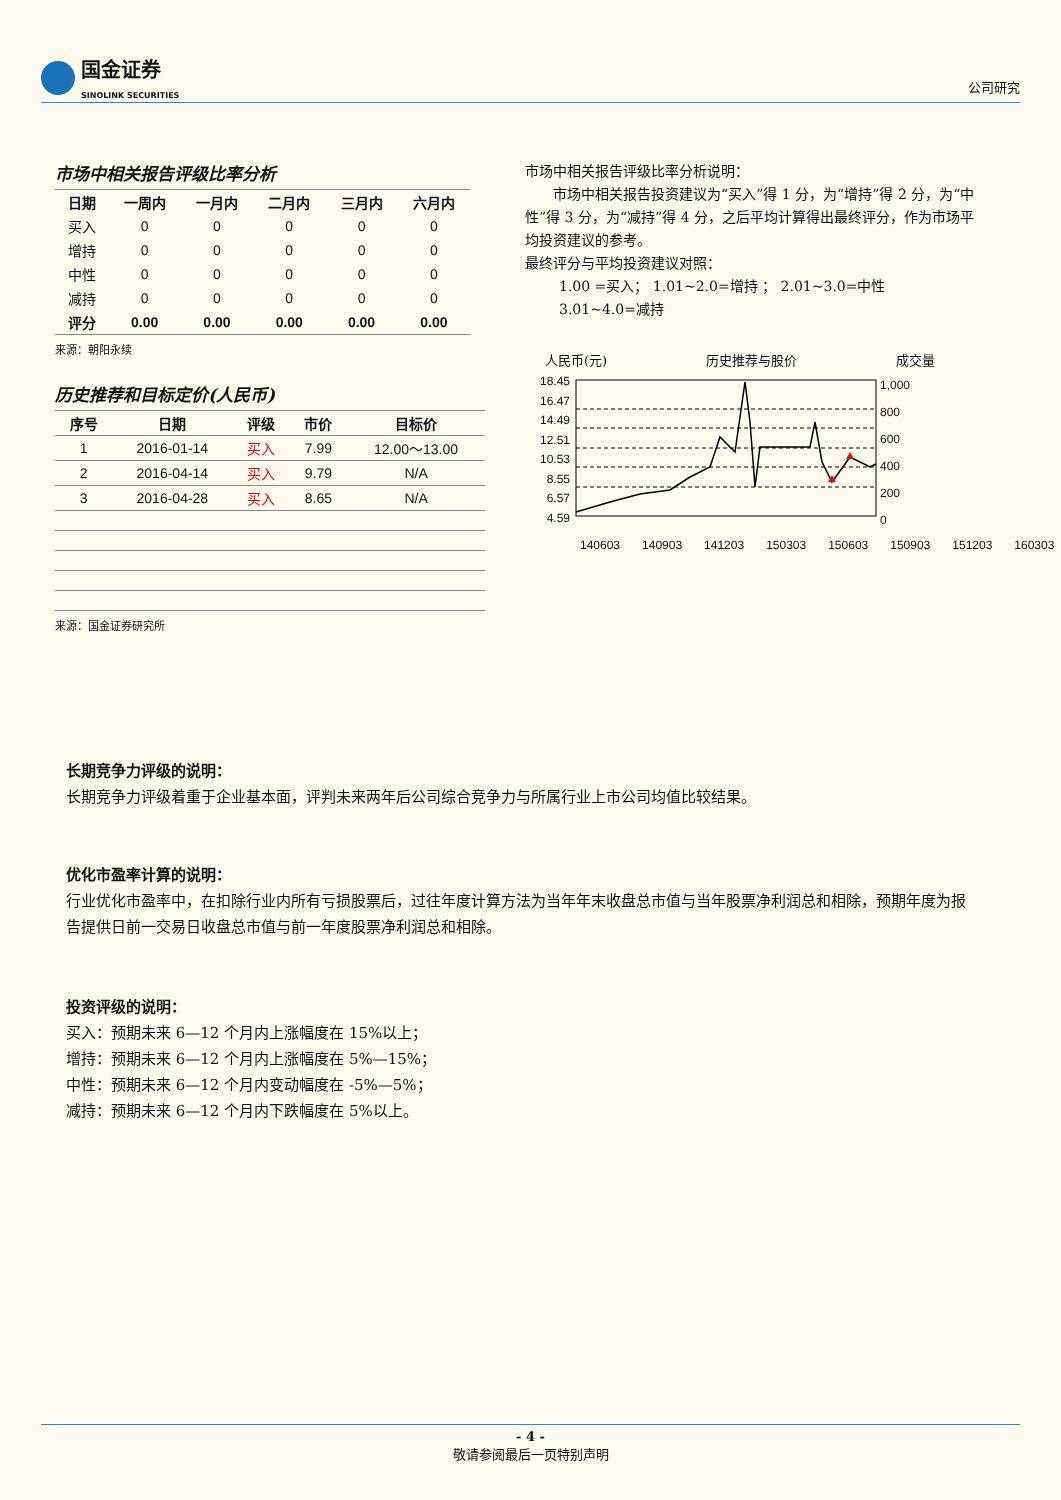国金证券
SINOLINK SECURITIES
公司研究
市场中相关报告评级比率分析
| 日期 | 一周内 | 一月内 | 二月内 | 三月内 | 六月内 |
| --- | --- | --- | --- | --- | --- |
| 买入 | 0 | 0 | 0 | 0 | 0 |
| 增持 | 0 | 0 | 0 | 0 | 0 |
| 中性 | 0 | 0 | 0 | 0 | 0 |
| 减持 | 0 | 0 | 0 | 0 | 0 |
| 评分 | 0.00 | 0.00 | 0.00 | 0.00 | 0.00 |
来源：朝阳永续
历史推荐和目标定价(人民币)
| 序号 | 日期 | 评级 | 市价 | 目标价 |
| --- | --- | --- | --- | --- |
| 1 | 2016-01-14 | 买入 | 7.99 | 12.00～13.00 |
| 2 | 2016-04-14 | 买入 | 9.79 | N/A |
| 3 | 2016-04-28 | 买入 | 8.65 | N/A |
来源：国金证券研究所
市场中相关报告评级比率分析说明：
市场中相关报告投资建议为“买入”得 1 分，为“增持”得 2 分，为“中性”得 3 分，为“减持”得 4 分，之后平均计算得出最终评分，作为市场平均投资建议的参考。
最终评分与平均投资建议对照：
1.00 =买入； 1.01~2.0=增持 ； 2.01~3.0=中性
3.01~4.0=减持
人民币(元) 历史推荐与股价 成交量
18.45
16.47
14.49
12.51
10.53
8.55
6.57
4.59
1,000
800
600
400
200
0
140603 140903 141203 150303 150603 150903 151203 160303
长期竞争力评级的说明：
长期竞争力评级着重于企业基本面，评判未来两年后公司综合竞争力与所属行业上市公司均值比较结果。
优化市盈率计算的说明：
行业优化市盈率中，在扣除行业内所有亏损股票后，过往年度计算方法为当年年末收盘总市值与当年股票净利润总和相除，预期年度为报告提供日前一交易日收盘总市值与前一年度股票净利润总和相除。
投资评级的说明：
买入：预期未来 6—12 个月内上涨幅度在 15%以上；
增持：预期未来 6—12 个月内上涨幅度在 5%—15%；
中性：预期未来 6—12 个月内变动幅度在 -5%—5%；
减持：预期未来 6—12 个月内下跌幅度在 5%以上。
- 4 -
敬请参阅最后一页特别声明